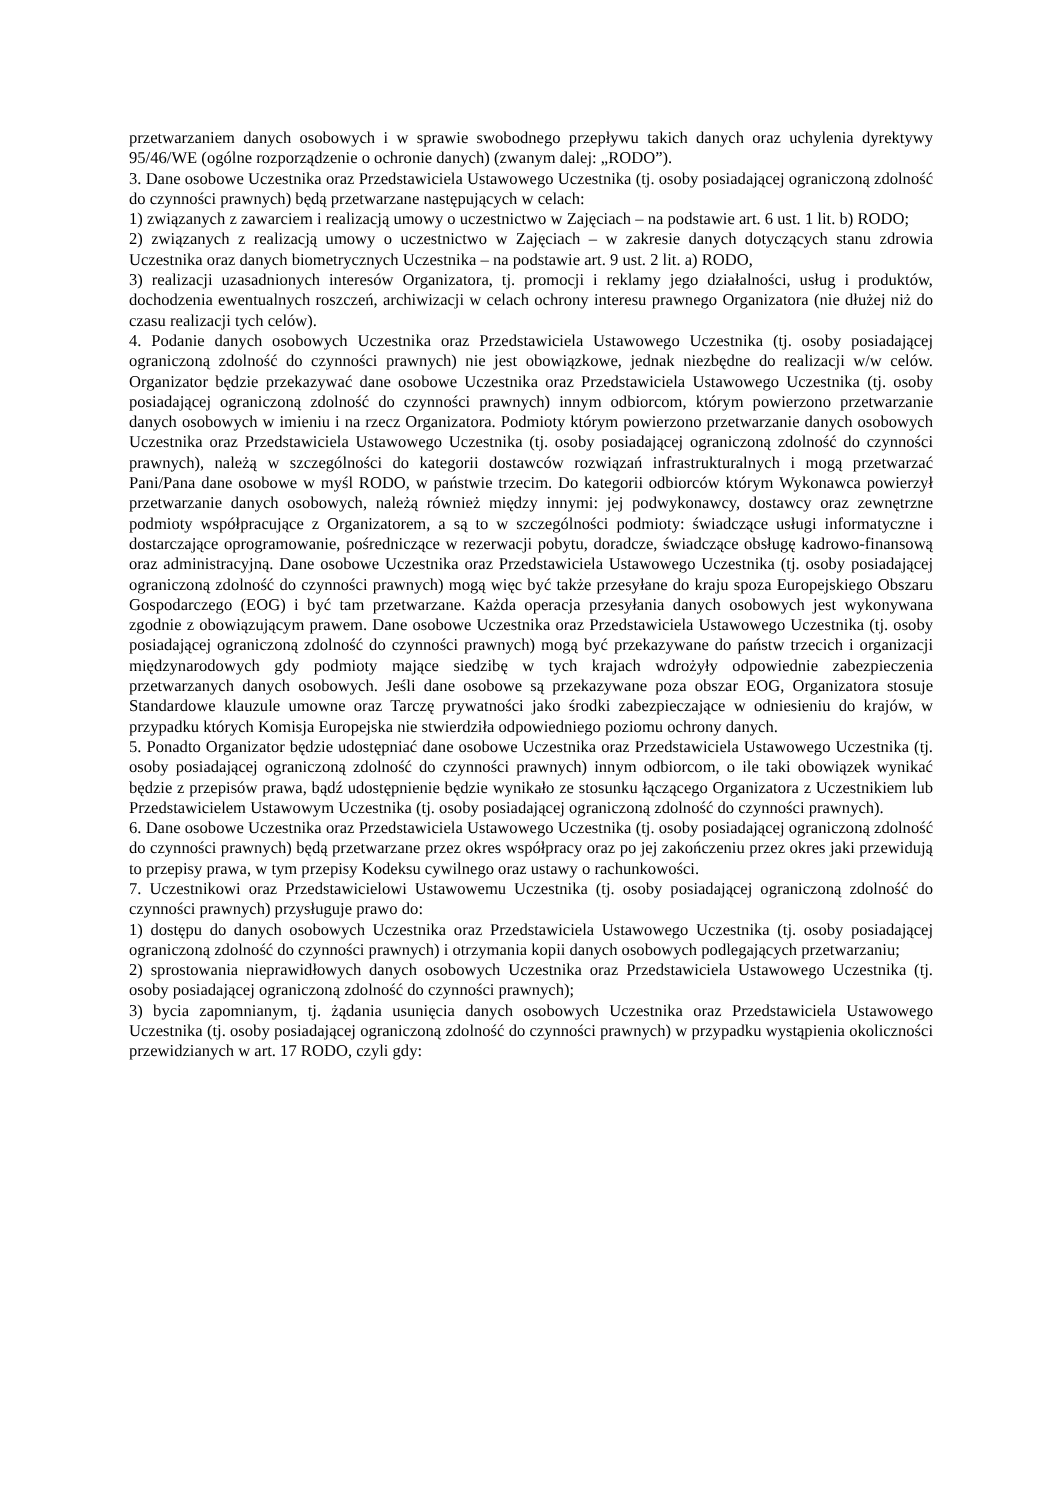przetwarzaniem danych osobowych i w sprawie swobodnego przepływu takich danych oraz uchylenia dyrektywy 95/46/WE (ogólne rozporządzenie o ochronie danych) (zwanym dalej: „RODO”).
3. Dane osobowe Uczestnika oraz Przedstawiciela Ustawowego Uczestnika (tj. osoby posiadającej ograniczoną zdolność do czynności prawnych) będą przetwarzane następujących w celach:
1) związanych z zawarciem i realizacją umowy o uczestnictwo w Zajęciach – na podstawie art. 6 ust. 1 lit. b) RODO;
2) związanych z realizacją umowy o uczestnictwo w Zajęciach – w zakresie danych dotyczących stanu zdrowia Uczestnika oraz danych biometrycznych Uczestnika – na podstawie art. 9 ust. 2 lit. a) RODO,
3) realizacji uzasadnionych interesów Organizatora, tj. promocji i reklamy jego działalności, usług i produktów, dochodzenia ewentualnych roszczeń, archiwizacji w celach ochrony interesu prawnego Organizatora (nie dłużej niż do czasu realizacji tych celów).
4. Podanie danych osobowych Uczestnika oraz Przedstawiciela Ustawowego Uczestnika (tj. osoby posiadającej ograniczoną zdolność do czynności prawnych) nie jest obowiązkowe, jednak niezbędne do realizacji w/w celów. Organizator będzie przekazywać dane osobowe Uczestnika oraz Przedstawiciela Ustawowego Uczestnika (tj. osoby posiadającej ograniczoną zdolność do czynności prawnych) innym odbiorcom, którym powierzono przetwarzanie danych osobowych w imieniu i na rzecz Organizatora. Podmioty którym powierzono przetwarzanie danych osobowych Uczestnika oraz Przedstawiciela Ustawowego Uczestnika (tj. osoby posiadającej ograniczoną zdolność do czynności prawnych), należą w szczególności do kategorii dostawców rozwiązań infrastrukturalnych i mogą przetwarzać Pani/Pana dane osobowe w myśl RODO, w państwie trzecim. Do kategorii odbiorców którym Wykonawca powierzył przetwarzanie danych osobowych, należą również między innymi: jej podwykonawcy, dostawcy oraz zewnętrzne podmioty współpracujące z Organizatorem, a są to w szczególności podmioty: świadczące usługi informatyczne i dostarczające oprogramowanie, pośredniczące w rezerwacji pobytu, doradcze, świadczące obsługę kadrowo-finansową oraz administracyjną. Dane osobowe Uczestnika oraz Przedstawiciela Ustawowego Uczestnika (tj. osoby posiadającej ograniczoną zdolność do czynności prawnych) mogą więc być także przesyłane do kraju spoza Europejskiego Obszaru Gospodarczego (EOG) i być tam przetwarzane. Każda operacja przesyłania danych osobowych jest wykonywana zgodnie z obowiązującym prawem. Dane osobowe Uczestnika oraz Przedstawiciela Ustawowego Uczestnika (tj. osoby posiadającej ograniczoną zdolność do czynności prawnych) mogą być przekazywane do państw trzecich i organizacji międzynarodowych gdy podmioty mające siedzibę w tych krajach wdrożyły odpowiednie zabezpieczenia przetwarzanych danych osobowych. Jeśli dane osobowe są przekazywane poza obszar EOG, Organizatora stosuje Standardowe klauzule umowne oraz Tarczę prywatności jako środki zabezpieczające w odniesieniu do krajów, w przypadku których Komisja Europejska nie stwierdziła odpowiedniego poziomu ochrony danych.
5. Ponadto Organizator będzie udostępniać dane osobowe Uczestnika oraz Przedstawiciela Ustawowego Uczestnika (tj. osoby posiadającej ograniczoną zdolność do czynności prawnych) innym odbiorcom, o ile taki obowiązek wynikać będzie z przepisów prawa, bądź udostępnienie będzie wynikało ze stosunku łączącego Organizatora z Uczestnikiem lub Przedstawicielem Ustawowym Uczestnika (tj. osoby posiadającej ograniczoną zdolność do czynności prawnych).
6. Dane osobowe Uczestnika oraz Przedstawiciela Ustawowego Uczestnika (tj. osoby posiadającej ograniczoną zdolność do czynności prawnych) będą przetwarzane przez okres współpracy oraz po jej zakończeniu przez okres jaki przewidują to przepisy prawa, w tym przepisy Kodeksu cywilnego oraz ustawy o rachunkowości.
7. Uczestnikowi oraz Przedstawicielowi Ustawowemu Uczestnika (tj. osoby posiadającej ograniczoną zdolność do czynności prawnych) przysługuje prawo do:
1) dostępu do danych osobowych Uczestnika oraz Przedstawiciela Ustawowego Uczestnika (tj. osoby posiadającej ograniczoną zdolność do czynności prawnych) i otrzymania kopii danych osobowych podlegających przetwarzaniu;
2) sprostowania nieprawidłowych danych osobowych Uczestnika oraz Przedstawiciela Ustawowego Uczestnika (tj. osoby posiadającej ograniczoną zdolność do czynności prawnych);
3) bycia zapomnianym, tj. żądania usunięcia danych osobowych Uczestnika oraz Przedstawiciela Ustawowego Uczestnika (tj. osoby posiadającej ograniczoną zdolność do czynności prawnych) w przypadku wystąpienia okoliczności przewidzianych w art. 17 RODO, czyli gdy: